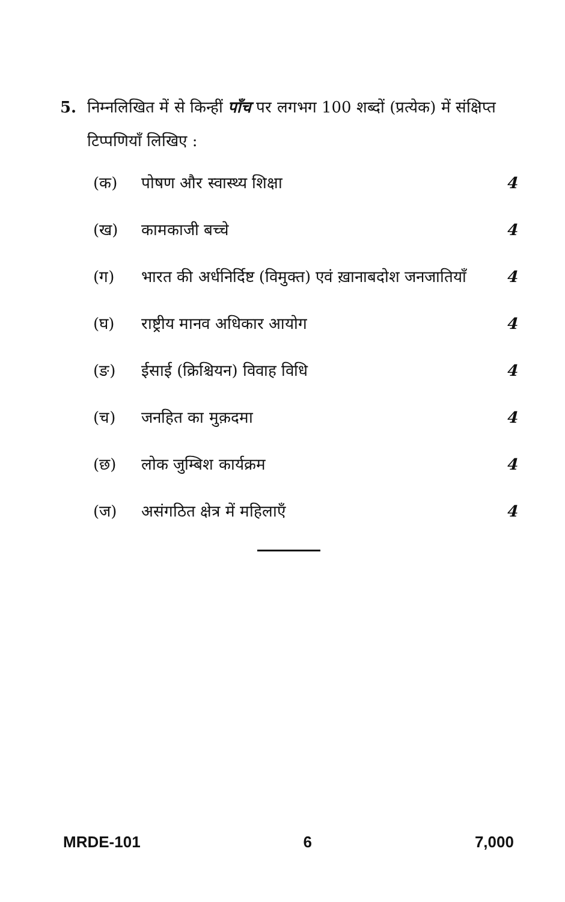5. निम्नलिखित में से किन्हीं पाँच पर लगभग 100 शब्दों (प्रत्येक) में संक्षिप्त टिप्पणियाँ लिखिए :
(क) पोषण और स्वास्थ्य शिक्षा 4
(ख) कामकाजी बच्चे 4
(ग) भारत की अर्धनिर्दिष्ट (विमुक्त) एवं ख़ानाबदोश जनजातियाँ 4
(घ) राष्ट्रीय मानव अधिकार आयोग 4
(ङ) ईसाई (क्रिश्चियन) विवाह विधि 4
(च) जनहित का मुक़दमा 4
(छ) लोक जुम्बिश कार्यक्रम 4
(ज) असंगठित क्षेत्र में महिलाएँ 4
MRDE-101 6 7,000